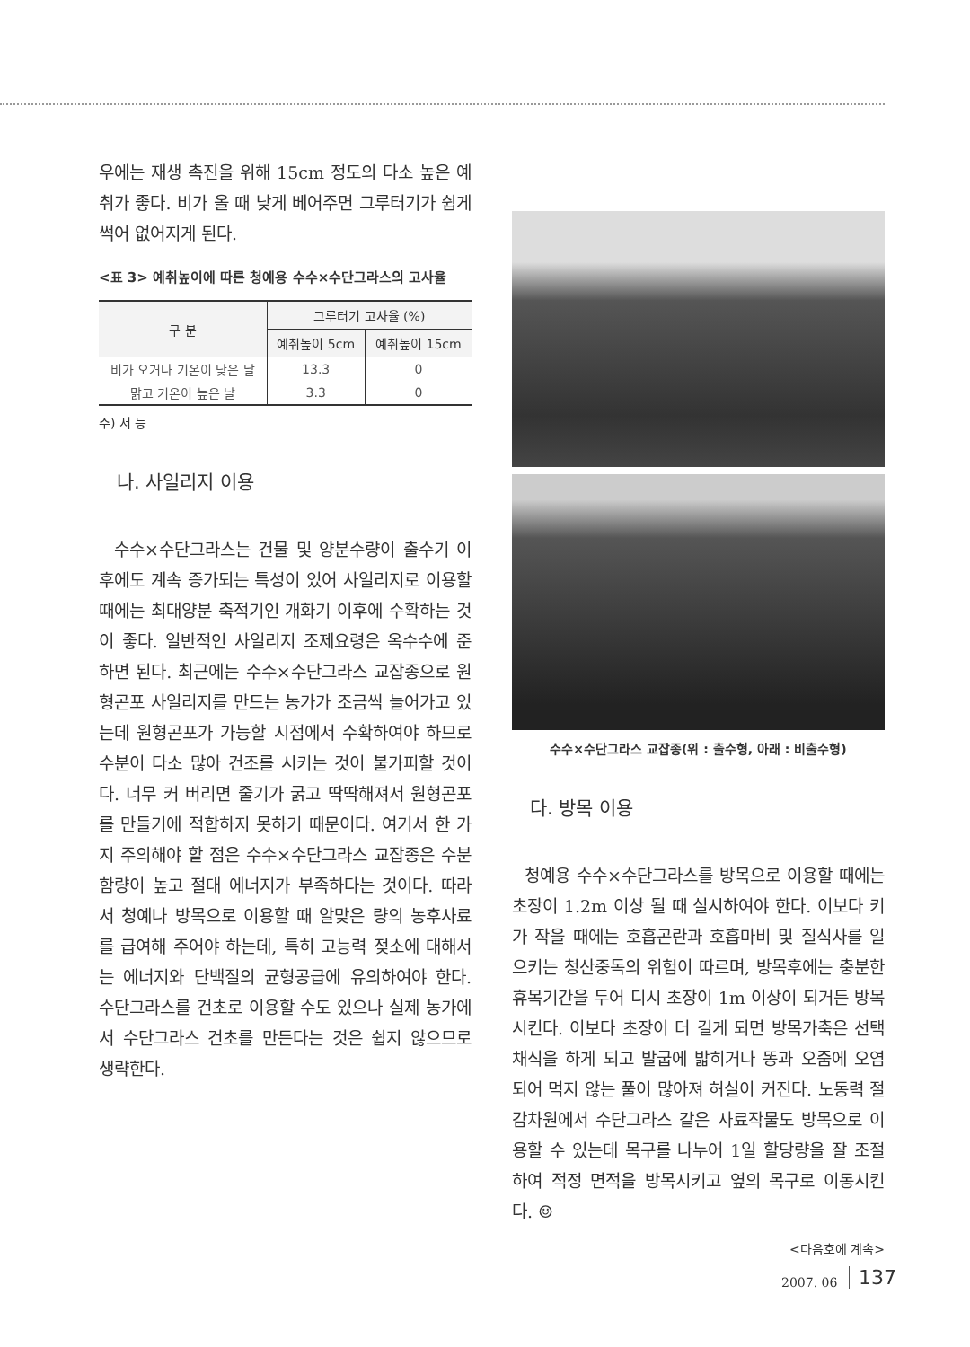우에는 재생 촉진을 위해 15cm 정도의 다소 높은 예취가 좋다. 비가 올 때 낮게 베어주면 그루터기가 쉽게 썩어 없어지게 된다.
<표 3> 예취높이에 따른 청예용 수수×수단그라스의 고사율
| 구 분 | 그루터기 고사율 (%) | |
| --- | --- | --- |
| | 예취높이 5cm | 예취높이 15cm |
| 비가 오거나 기온이 낮은 날 | 13.3 | 0 |
| 맑고 기온이 높은 날 | 3.3 | 0 |
주) 서 등
나. 사일리지 이용
수수×수단그라스는 건물 및 양분수량이 출수기 이후에도 계속 증가되는 특성이 있어 사일리지로 이용할 때에는 최대양분 축적기인 개화기 이후에 수확하는 것이 좋다. 일반적인 사일리지 조제요령은 옥수수에 준하면 된다. 최근에는 수수×수단그라스 교잡종으로 원형곤포 사일리지를 만드는 농가가 조금씩 늘어가고 있는데 원형곤포가 가능할 시점에서 수확하여야 하므로 수분이 다소 많아 건조를 시키는 것이 불가피할 것이다. 너무 커 버리면 줄기가 굵고 딱딱해져서 원형곤포를 만들기에 적합하지 못하기 때문이다. 여기서 한 가지 주의해야 할 점은 수수×수단그라스 교잡종은 수분함량이 높고 절대 에너지가 부족하다는 것이다. 따라서 청예나 방목으로 이용할 때 알맞은 량의 농후사료를 급여해 주어야 하는데, 특히 고능력 젖소에 대해서는 에너지와 단백질의 균형공급에 유의하여야 한다. 수단그라스를 건초로 이용할 수도 있으나 실제 농가에서 수단그라스 건초를 만든다는 것은 쉽지 않으므로 생략한다.
수수×수단그라스 교잡종(위 : 출수형, 아래 : 비출수형)
다. 방목 이용
청예용 수수×수단그라스를 방목으로 이용할 때에는 초장이 1.2m 이상 될 때 실시하여야 한다. 이보다 키가 작을 때에는 호흡곤란과 호흡마비 및 질식사를 일으키는 청산중독의 위험이 따르며, 방목후에는 충분한 휴목기간을 두어 디시 초장이 1m 이상이 되거든 방목시킨다. 이보다 초장이 더 길게 되면 방목가축은 선택채식을 하게 되고 발굽에 밟히거나 똥과 오줌에 오염되어 먹지 않는 풀이 많아져 허실이 커진다. 노동력 절감차원에서 수단그라스 같은 사료작물도 방목으로 이용할 수 있는데 목구를 나누어 1일 할당량을 잘 조절하여 적정 면적을 방목시키고 옆의 목구로 이동시킨다. ☺
<다음호에 계속>
2007. 06 137